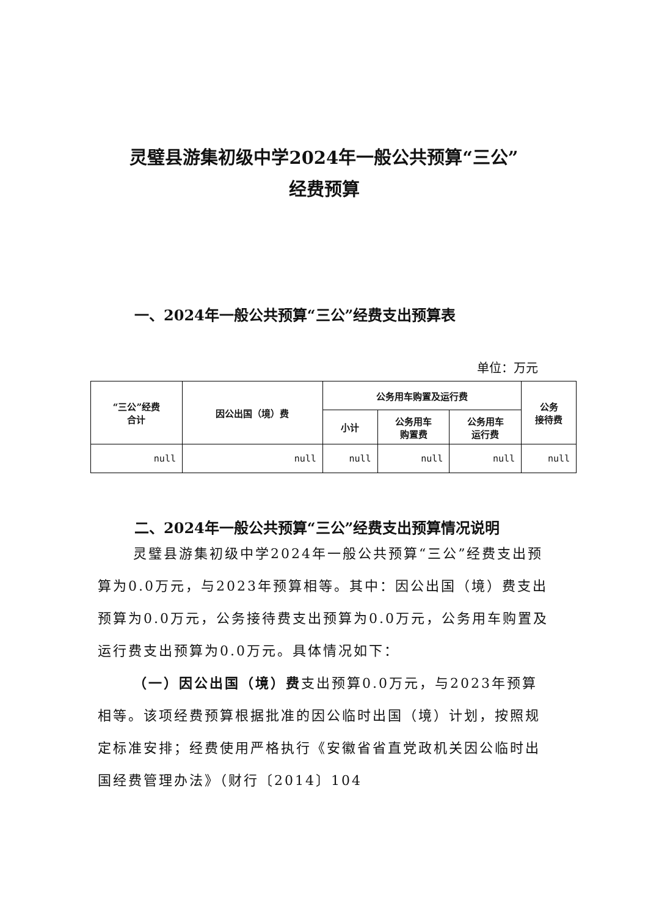灵璧县游集初级中学2024年一般公共预算“三公”
经费预算
一、2024年一般公共预算“三公”经费支出预算表
单位：万元
| “三公”经费 合计 | 因公出国（境）费 | 公务用车购置及运行费 | | | 公务 接待费 |
| --- | --- | --- | --- | --- | --- |
| | | 小计 | 公务用车 购置费 | 公务用车 运行费 | |
| null | null | null | null | null | null |
二、2024年一般公共预算“三公”经费支出预算情况说明
灵璧县游集初级中学2024年一般公共预算“三公”经费支出预算为0.0万元，与2023年预算相等。其中：因公出国（境）费支出预算为0.0万元，公务接待费支出预算为0.0万元，公务用车购置及运行费支出预算为0.0万元。具体情况如下：
（一）因公出国（境）费支出预算0.0万元，与2023年预算相等。该项经费预算根据批准的因公临时出国（境）计划，按照规定标准安排；经费使用严格执行《安徽省省直党政机关因公临时出国经费管理办法》（财行〔2014〕104